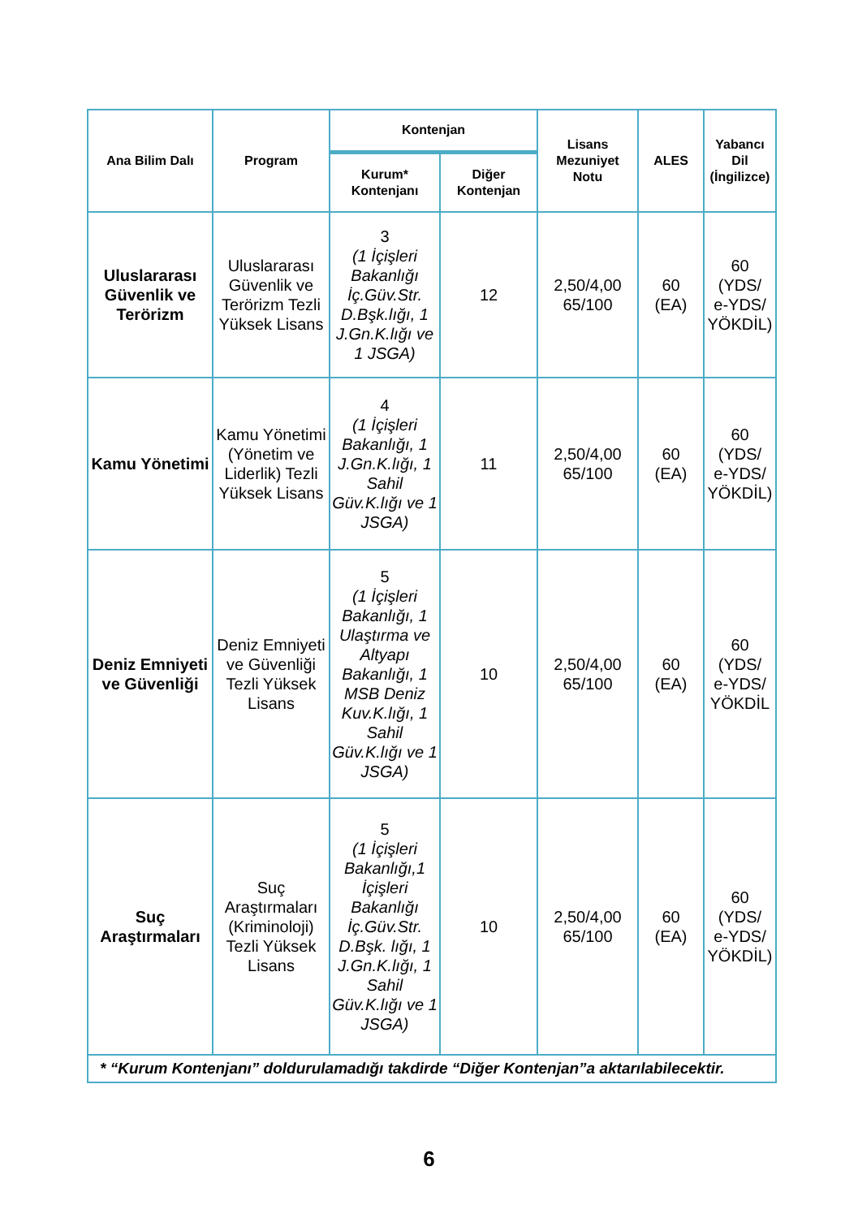| Ana Bilim Dalı | Program | Kontenjan | | Lisans Mezuniyet Notu | ALES | Yabancı Dil (İngilizce) |
| --- | --- | --- | --- | --- | --- | --- |
| | | Kurum* Kontenjanı | Diğer Kontenjan | | | |
| Uluslararası Güvenlik ve Terörizm | Uluslararası Güvenlik ve Terörizm Tezli Yüksek Lisans | 3 (1 İçişleri Bakanlığı İç.Güv.Str. D.Bşk.lığı, 1 J.Gn.K.lığı ve 1 JSGA) | 12 | 2,50/4,00 65/100 | 60 (EA) | 60 (YDS/ e-YDS/ YÖKDİL) |
| Kamu Yönetimi | Kamu Yönetimi (Yönetim ve Liderlik) Tezli Yüksek Lisans | 4 (1 İçişleri Bakanlığı, 1 J.Gn.K.lığı, 1 Sahil Güv.K.lığı ve 1 JSGA) | 11 | 2,50/4,00 65/100 | 60 (EA) | 60 (YDS/ e-YDS/ YÖKDİL) |
| Deniz Emniyeti ve Güvenliği | Deniz Emniyeti ve Güvenliği Tezli Yüksek Lisans | 5 (1 İçişleri Bakanlığı, 1 Ulaştırma ve Altyapı Bakanlığı, 1 MSB Deniz Kuv.K.lığı, 1 Sahil Güv.K.lığı ve 1 JSGA) | 10 | 2,50/4,00 65/100 | 60 (EA) | 60 (YDS/ e-YDS/ YÖKDİL |
| Suç Araştırmaları | Suç Araştırmaları (Kriminoloji) Tezli Yüksek Lisans | 5 (1 İçişleri Bakanlığı,1 İçişleri Bakanlığı İç.Güv.Str. D.Bşk. lığı, 1 J.Gn.K.lığı, 1 Sahil Güv.K.lığı ve 1 JSGA) | 10 | 2,50/4,00 65/100 | 60 (EA) | 60 (YDS/ e-YDS/ YÖKDİL) |
| * “Kurum Kontenjanı” doldurulamadığı takdirde “Diğer Kontenjan”a aktarılabilecektir. | | | | | | |
6